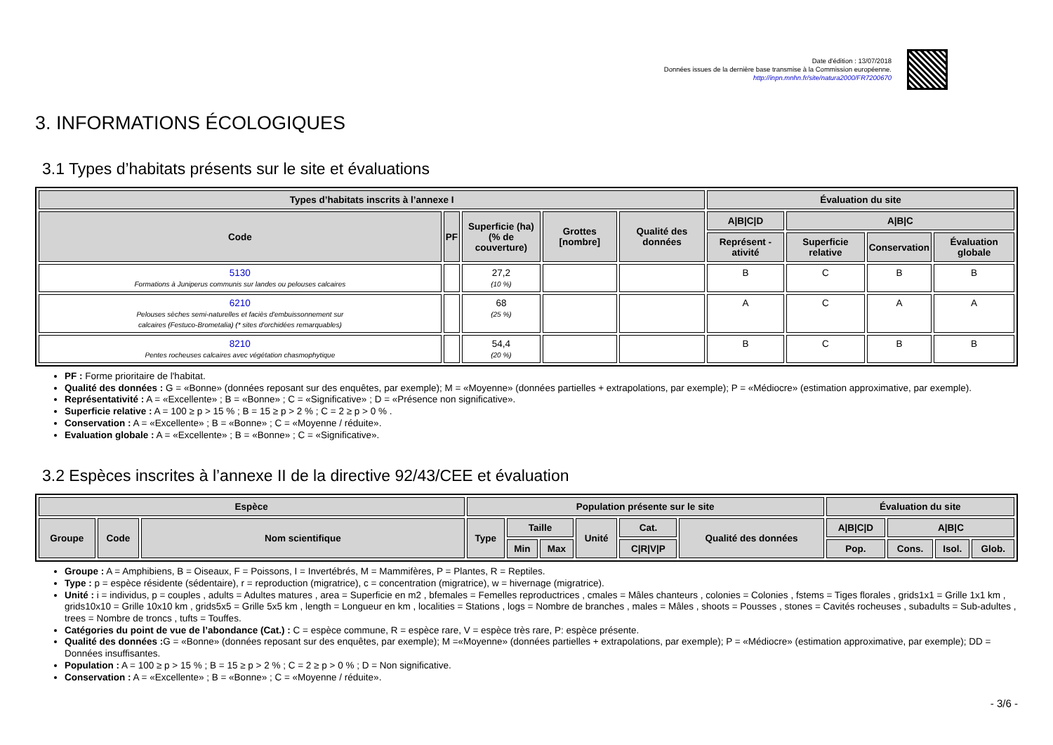Date d'édition : 13/07/2018
Données issues de la dernière base transmise à la Commission européenne.
http://inpn.mnhn.fr/site/natura2000/FR7200670
3. INFORMATIONS ÉCOLOGIQUES
3.1 Types d’habitats présents sur le site et évaluations
| Types d’habitats inscrits à l’annexe I | | | | | Évaluation du site | | | |
| --- | --- | --- | --- | --- | --- | --- | --- | --- |
| Code | PF | Superficie (ha) (% de couverture) | Grottes [nombre] | Qualité des données | A/B/C/D | A/B/C | | |
| | | | | | Représent -ativité | Superficie relative | Conservation | Évaluation globale |
| 5130 Formations à Juniperus communis sur landes ou pelouses calcaires | | 27,2 (10 %) | | | B | C | B | B |
| 6210 Pelouses sèches semi-naturelles et faciès d'embuissonnement sur calcaires (Festuco-Brometalia) (* sites d'orchidées remarquables) | | 68 (25 %) | | | A | C | A | A |
| 8210 Pentes rocheuses calcaires avec végétation chasmophytique | | 54,4 (20 %) | | | B | C | B | B |
PF : Forme prioritaire de l'habitat.
Qualité des données : G = «Bonne» (données reposant sur des enquêtes, par exemple); M = «Moyenne» (données partielles + extrapolations, par exemple); P = «Médiocre» (estimation approximative, par exemple).
Représentativité : A = «Excellente» ; B = «Bonne» ; C = «Significative» ; D = «Présence non significative».
Superficie relative : A = 100 ≥ p > 15 % ; B = 15 ≥ p > 2 % ; C = 2 ≥ p > 0 % .
Conservation : A = «Excellente» ; B = «Bonne» ; C = «Moyenne / réduite».
Evaluation globale : A = «Excellente» ; B = «Bonne» ; C = «Significative».
3.2 Espèces inscrites à l’annexe II de la directive 92/43/CEE et évaluation
| Espèce | | | Population présente sur le site | | | | | | Évaluation du site | | | |
| --- | --- | --- | --- | --- | --- | --- | --- | --- | --- | --- | --- | --- |
| Groupe | Code | Nom scientifique | Type | Taille | | Unité | Cat. | Qualité des données | A/B/C/D | A/B/C | | |
| | | | | Min | Max | | C/R/V/P | | Pop. | Cons. | Isol. | Glob. |
Groupe : A = Amphibiens, B = Oiseaux, F = Poissons, I = Invertébrés, M = Mammifères, P = Plantes, R = Reptiles.
Type : p = espèce résidente (sédentaire), r = reproduction (migratrice), c = concentration (migratrice), w = hivernage (migratrice).
Unité : i = individus, p = couples , adults = Adultes matures , area = Superficie en m2 , bfemales = Femelles reproductrices , cmales = Mâles chanteurs , colonies = Colonies , fstems = Tiges florales , grids1x1 = Grille 1x1 km , grids10x10 = Grille 10x10 km , grids5x5 = Grille 5x5 km , length = Longueur en km , localities = Stations , logs = Nombre de branches , males = Mâles , shoots = Pousses , stones = Cavités rocheuses , subadults = Sub-adultes , trees = Nombre de troncs , tufts = Touffes.
Catégories du point de vue de l’abondance (Cat.) : C = espèce commune, R = espèce rare, V = espèce très rare, P: espèce présente.
Qualité des données : G = «Bonne» (données reposant sur des enquêtes, par exemple); M =«Moyenne» (données partielles + extrapolations, par exemple); P = «Médiocre» (estimation approximative, par exemple); DD = Données insuffisantes.
Population : A = 100 ≥ p > 15 % ; B = 15 ≥ p > 2 % ; C = 2 ≥ p > 0 % ; D = Non significative.
Conservation : A = «Excellente» ; B = «Bonne» ; C = «Moyenne / réduite».
- 3/6 -